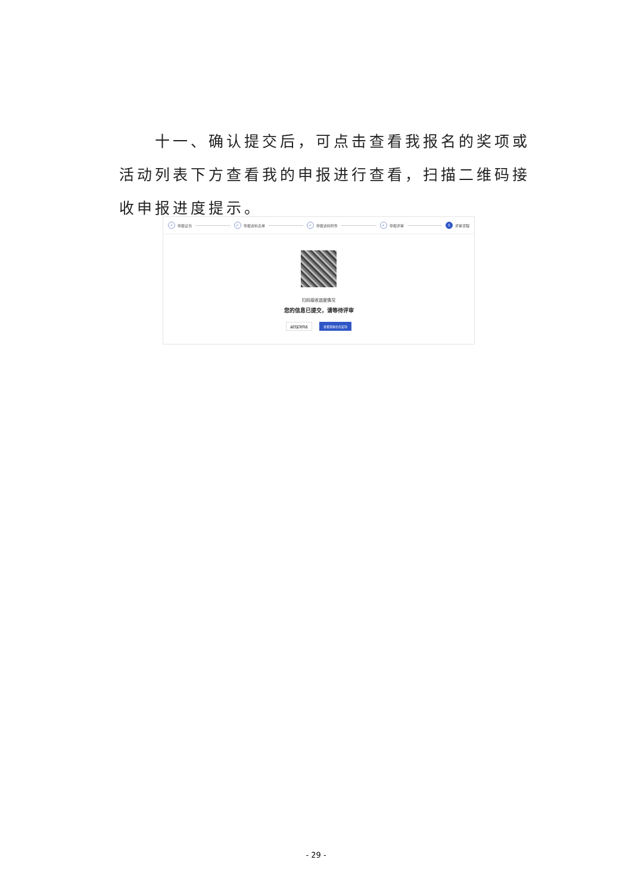十一、确认提交后，可点击查看我报名的奖项或活动列表下方查看我的申报进行查看，扫描二维码接收申报进度提示。
✓ 申报证书 ✓ 申报资料表单 ✓ 申报资料附件 ✓ 申报评审 5 评审流程
扫码接收进度情况
您的信息已提交，请等待评审
返回奖项列表 查看我报名的奖项
- 29 -